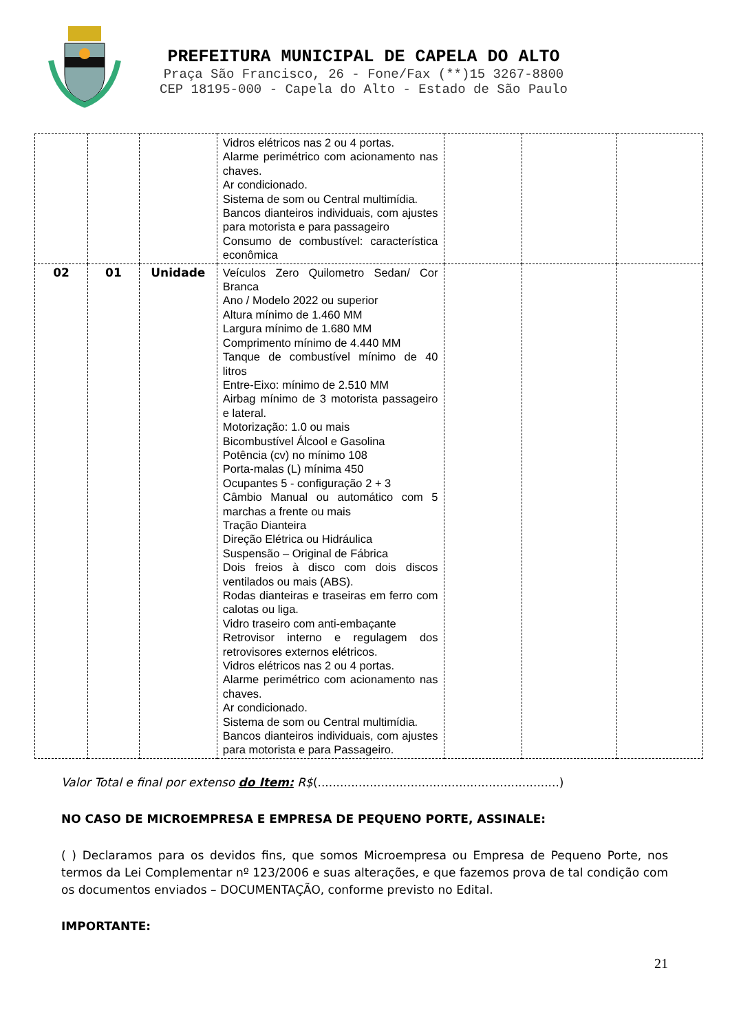PREFEITURA MUNICIPAL DE CAPELA DO ALTO
Praça São Francisco, 26 - Fone/Fax (**)15 3267-8800
CEP 18195-000 - Capela do Alto - Estado de São Paulo
| | | | Vidros elétricos nas 2 ou 4 portas. Alarme perimétrico com acionamento nas chaves. Ar condicionado. Sistema de som ou Central multimídia. Bancos dianteiros individuais, com ajustes para motorista e para passageiro Consumo de combustível: característica econômica | | | |
| 02 | 01 | Unidade | Veículos Zero Quilometro Sedan/ Cor Branca Ano / Modelo 2022 ou superior Altura mínimo de 1.460 MM Largura mínimo de 1.680 MM Comprimento mínimo de 4.440 MM Tanque de combustível mínimo de 40 litros Entre-Eixo: mínimo de 2.510 MM Airbag mínimo de 3 motorista passageiro e lateral. Motorização: 1.0 ou mais Bicombustível Álcool e Gasolina Potência (cv) no mínimo 108 Porta-malas (L) mínima 450 Ocupantes 5 - configuração 2 + 3 Câmbio Manual ou automático com 5 marchas a frente ou mais Tração Dianteira Direção Elétrica ou Hidráulica Suspensão – Original de Fábrica Dois freios à disco com dois discos ventilados ou mais (ABS). Rodas dianteiras e traseiras em ferro com calotas ou liga. Vidro traseiro com anti-embaçante Retrovisor interno e regulagem dos retrovisores externos elétricos. Vidros elétricos nas 2 ou 4 portas. Alarme perimétrico com acionamento nas chaves. Ar condicionado. Sistema de som ou Central multimídia. Bancos dianteiros individuais, com ajustes para motorista e para Passageiro. | | | |
Valor Total e final por extenso do Item: R$(.................................................................)
NO CASO DE MICROEMPRESA E EMPRESA DE PEQUENO PORTE, ASSINALE:
( ) Declaramos para os devidos fins, que somos Microempresa ou Empresa de Pequeno Porte, nos termos da Lei Complementar nº 123/2006 e suas alterações, e que fazemos prova de tal condição com os documentos enviados – DOCUMENTAÇÃO, conforme previsto no Edital.
IMPORTANTE:
21